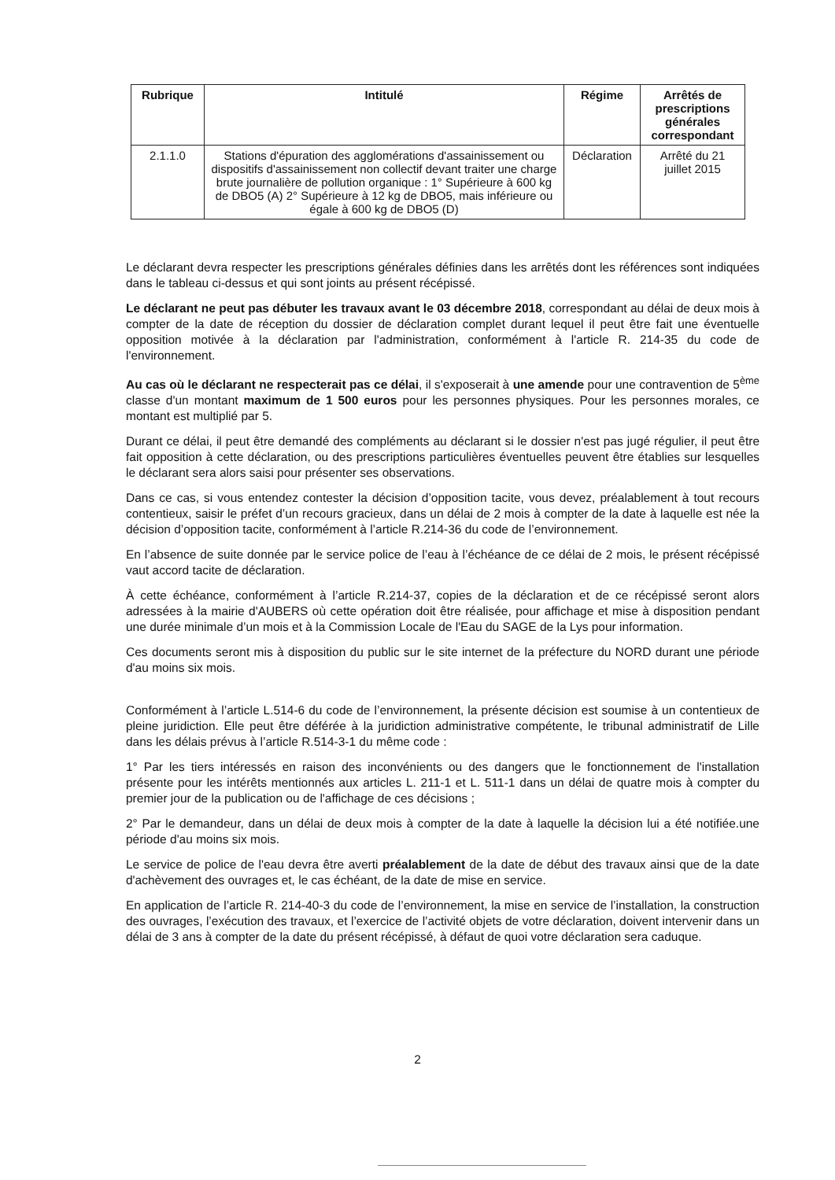| Rubrique | Intitulé | Régime | Arrêtés de prescriptions générales correspondant |
| --- | --- | --- | --- |
| 2.1.1.0 | Stations d'épuration des agglomérations d'assainissement ou dispositifs d'assainissement non collectif devant traiter une charge brute journalière de pollution organique : 1° Supérieure à 600 kg de DBO5 (A) 2° Supérieure à 12 kg de DBO5, mais inférieure ou égale à 600 kg de DBO5 (D) | Déclaration | Arrêté du 21 juillet 2015 |
Le déclarant devra respecter les prescriptions générales définies dans les arrêtés dont les références sont indiquées dans le tableau ci-dessus et qui sont joints au présent récépissé.
Le déclarant ne peut pas débuter les travaux avant le 03 décembre 2018, correspondant au délai de deux mois à compter de la date de réception du dossier de déclaration complet durant lequel il peut être fait une éventuelle opposition motivée à la déclaration par l'administration, conformément à l'article R. 214-35 du code de l'environnement.
Au cas où le déclarant ne respecterait pas ce délai, il s'exposerait à une amende pour une contravention de 5<sup>ème</sup> classe d'un montant maximum de 1 500 euros pour les personnes physiques. Pour les personnes morales, ce montant est multiplié par 5.
Durant ce délai, il peut être demandé des compléments au déclarant si le dossier n'est pas jugé régulier, il peut être fait opposition à cette déclaration, ou des prescriptions particulières éventuelles peuvent être établies sur lesquelles le déclarant sera alors saisi pour présenter ses observations.
Dans ce cas, si vous entendez contester la décision d’opposition tacite, vous devez, préalablement à tout recours contentieux, saisir le préfet d’un recours gracieux, dans un délai de 2 mois à compter de la date à laquelle est née la décision d’opposition tacite, conformément à l’article R.214-36 du code de l’environnement.
En l’absence de suite donnée par le service police de l’eau à l’échéance de ce délai de 2 mois, le présent récépissé vaut accord tacite de déclaration.
À cette échéance, conformément à l’article R.214-37, copies de la déclaration et de ce récépissé seront alors adressées à la mairie d'AUBERS où cette opération doit être réalisée, pour affichage et mise à disposition pendant une durée minimale d’un mois et à la Commission Locale de l'Eau du SAGE de la Lys pour information.
Ces documents seront mis à disposition du public sur le site internet de la préfecture du NORD durant une période d'au moins six mois.
Conformément à l’article L.514-6 du code de l’environnement, la présente décision est soumise à un contentieux de pleine juridiction. Elle peut être déférée à la juridiction administrative compétente, le tribunal administratif de Lille dans les délais prévus à l’article R.514-3-1 du même code :
1° Par les tiers intéressés en raison des inconvénients ou des dangers que le fonctionnement de l'installation présente pour les intérêts mentionnés aux articles L. 211-1 et L. 511-1 dans un délai de quatre mois à compter du premier jour de la publication ou de l'affichage de ces décisions ;
2° Par le demandeur, dans un délai de deux mois à compter de la date à laquelle la décision lui a été notifiée.une période d'au moins six mois.
Le service de police de l'eau devra être averti préalablement de la date de début des travaux ainsi que de la date d'achèvement des ouvrages et, le cas échéant, de la date de mise en service.
En application de l’article R. 214-40-3 du code de l’environnement, la mise en service de l’installation, la construction des ouvrages, l’exécution des travaux, et l’exercice de l’activité objets de votre déclaration, doivent intervenir dans un délai de 3 ans à compter de la date du présent récépissé, à défaut de quoi votre déclaration sera caduque.
2